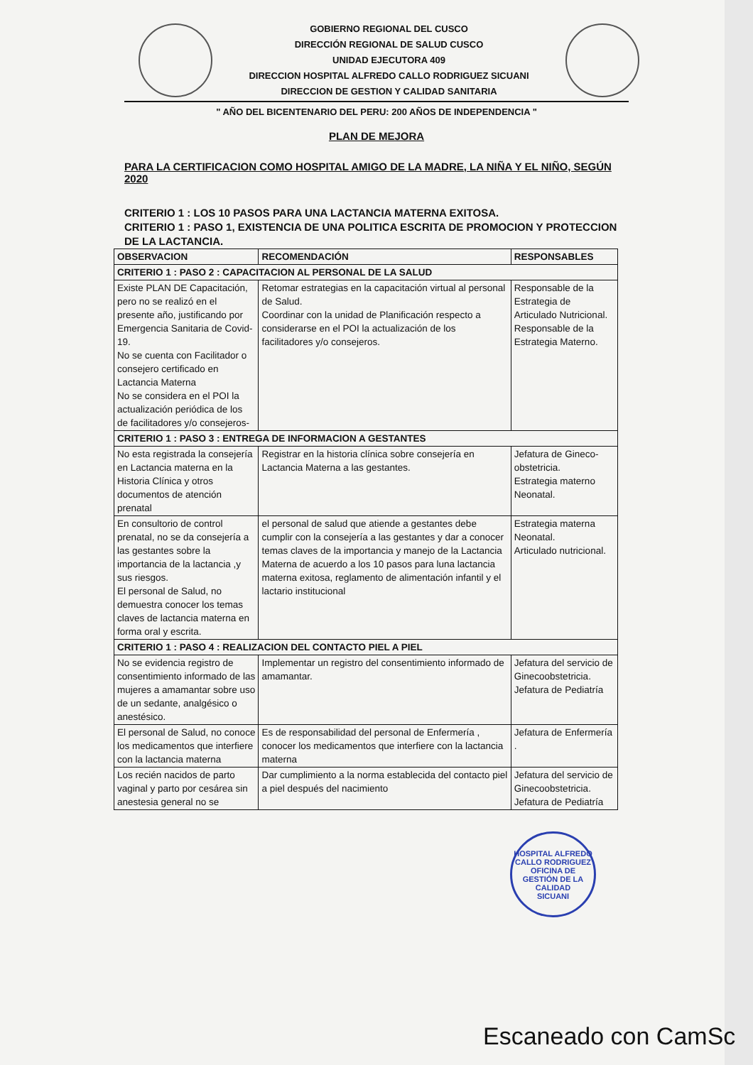GOBIERNO REGIONAL DEL CUSCO
DIRECCIÓN REGIONAL DE SALUD CUSCO
UNIDAD EJECUTORA 409
DIRECCION HOSPITAL ALFREDO CALLO RODRIGUEZ SICUANI
DIRECCION DE GESTION Y CALIDAD SANITARIA
" AÑO DEL BICENTENARIO DEL PERU: 200 AÑOS DE INDEPENDENCIA "
PLAN DE MEJORA
PARA LA CERTIFICACION COMO HOSPITAL AMIGO DE LA MADRE, LA NIÑA Y EL NIÑO, SEGÚN 2020
CRITERIO 1 : LOS 10 PASOS PARA UNA LACTANCIA MATERNA EXITOSA.
CRITERIO 1 : PASO 1, EXISTENCIA DE UNA POLITICA ESCRITA DE PROMOCION Y PROTECCION DE LA LACTANCIA.
| OBSERVACION | RECOMENDACIÓN | RESPONSABLES |
| --- | --- | --- |
| CRITERIO 1 : PASO 2 : CAPACITACION AL PERSONAL DE LA SALUD | | |
| Existe PLAN DE Capacitación, pero no se realizó en el presente año, justificando por Emergencia Sanitaria de Covid-19. No se cuenta con Facilitador o consejero certificado en Lactancia Materna No se considera en el POI la actualización periódica de los de facilitadores y/o consejeros- | Retomar estrategias en la capacitación virtual al personal de Salud. Coordinar con la unidad de Planificación respecto a considerarse en el POI la actualización de los facilitadores y/o consejeros. | Responsable de la Estrategia de Articulado Nutricional. Responsable de la Estrategia Materno. |
| CRITERIO 1 : PASO 3 : ENTREGA DE INFORMACION A GESTANTES | | |
| No esta registrada la consejería en Lactancia materna en la Historia Clínica y otros documentos de atención prenatal | Registrar en la historia clínica sobre consejería en Lactancia Materna a las gestantes. | Jefatura de Gineco-obstetricia. Estrategia materno Neonatal. |
| En consultorio de control prenatal, no se da consejería a las gestantes sobre la importancia de la lactancia ,y sus riesgos. El personal de Salud, no demuestra conocer los temas claves de lactancia materna en forma oral y escrita. | el personal de salud que atiende a gestantes debe cumplir con la consejería a las gestantes y dar a conocer temas claves de la importancia y manejo de la Lactancia Materna de acuerdo a los 10 pasos para luna lactancia materna exitosa, reglamento de alimentación infantil y el lactario institucional | Estrategia materna Neonatal. Articulado nutricional. |
| CRITERIO 1 : PASO 4 : REALIZACION DEL CONTACTO PIEL A PIEL | | |
| No se evidencia registro de consentimiento informado de las mujeres a amamantar sobre uso de un sedante, analgésico o anestésico. | Implementar un registro del consentimiento informado de amamantar. | Jefatura del servicio de Ginecoobstetricia. Jefatura de Pediatría |
| El personal de Salud, no conoce los medicamentos que interfiere con la lactancia materna | Es de responsabilidad del personal de Enfermería , conocer los medicamentos que interfiere con la lactancia materna | Jefatura de Enfermería . |
| Los recién nacidos de parto vaginal y parto por cesárea sin anestesia general no se | Dar cumplimiento a la norma establecida del contacto piel a piel después del nacimiento | Jefatura del servicio de Ginecoobstetricia. Jefatura de Pediatría |
HOSPITAL ALFREDO CALLO RODRIGUEZ
OFICINA DE GESTIÓN DE LA CALIDAD
SICUANI
Escaneado con CamSc